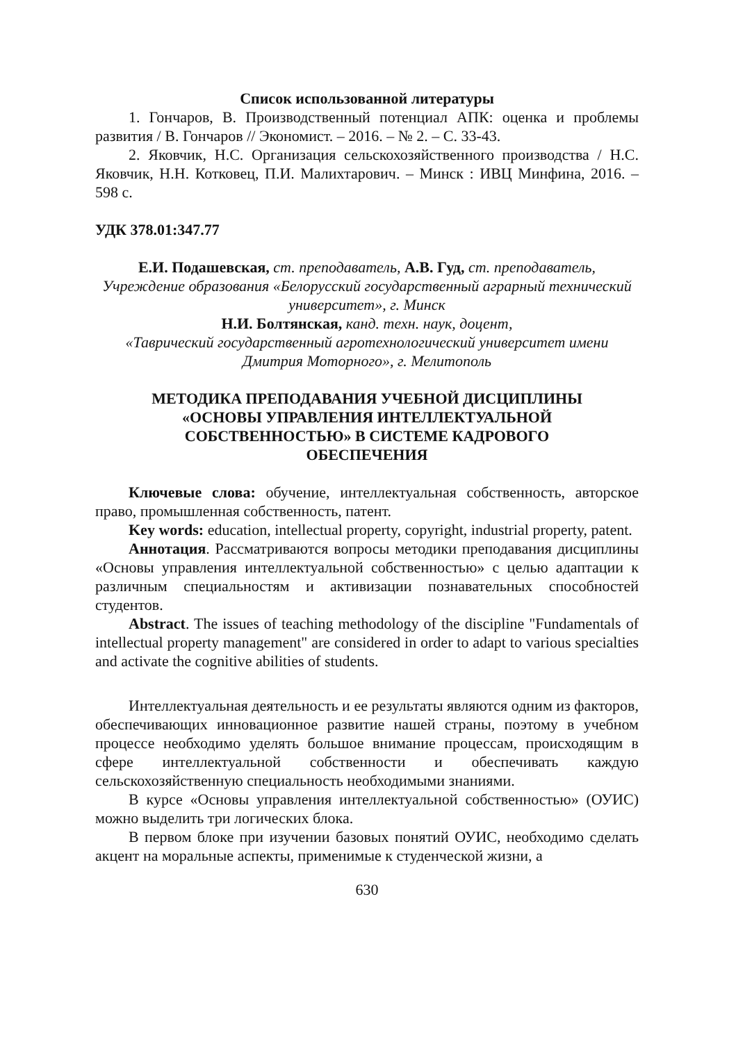Список использованной литературы
1. Гончаров, В. Производственный потенциал АПК: оценка и проблемы развития / В. Гончаров // Экономист. – 2016. – № 2. – С. 33-43.
2. Яковчик, Н.С. Организация сельскохозяйственного производства / Н.С. Яковчик, Н.Н. Котковец, П.И. Малихтарович. – Минск : ИВЦ Минфина, 2016. – 598 с.
УДК 378.01:347.77
Е.И. Подашевская, ст. преподаватель, А.В. Гуд, ст. преподаватель,
Учреждение образования «Белорусский государственный аграрный технический университет», г. Минск
Н.И. Болтянская, канд. техн. наук, доцент,
«Таврический государственный агротехнологический университет имени Дмитрия Моторного», г. Мелитополь
МЕТОДИКА ПРЕПОДАВАНИЯ УЧЕБНОЙ ДИСЦИПЛИНЫ
«ОСНОВЫ УПРАВЛЕНИЯ ИНТЕЛЛЕКТУАЛЬНОЙ
СОБСТВЕННОСТЬЮ» В СИСТЕМЕ КАДРОВОГО
ОБЕСПЕЧЕНИЯ
Ключевые слова: обучение, интеллектуальная собственность, авторское право, промышленная собственность, патент.
Key words: education, intellectual property, copyright, industrial property, patent.
Аннотация. Рассматриваются вопросы методики преподавания дисциплины «Основы управления интеллектуальной собственностью» с целью адаптации к различным специальностям и активизации познавательных способностей студентов.
Abstract. The issues of teaching methodology of the discipline "Fundamentals of intellectual property management" are considered in order to adapt to various specialties and activate the cognitive abilities of students.
Интеллектуальная деятельность и ее результаты являются одним из факторов, обеспечивающих инновационное развитие нашей страны, поэтому в учебном процессе необходимо уделять большое внимание процессам, происходящим в сфере интеллектуальной собственности и обеспечивать каждую сельскохозяйственную специальность необходимыми знаниями.
В курсе «Основы управления интеллектуальной собственностью» (ОУИС) можно выделить три логических блока.
В первом блоке при изучении базовых понятий ОУИС, необходимо сделать акцент на моральные аспекты, применимые к студенческой жизни, а
630